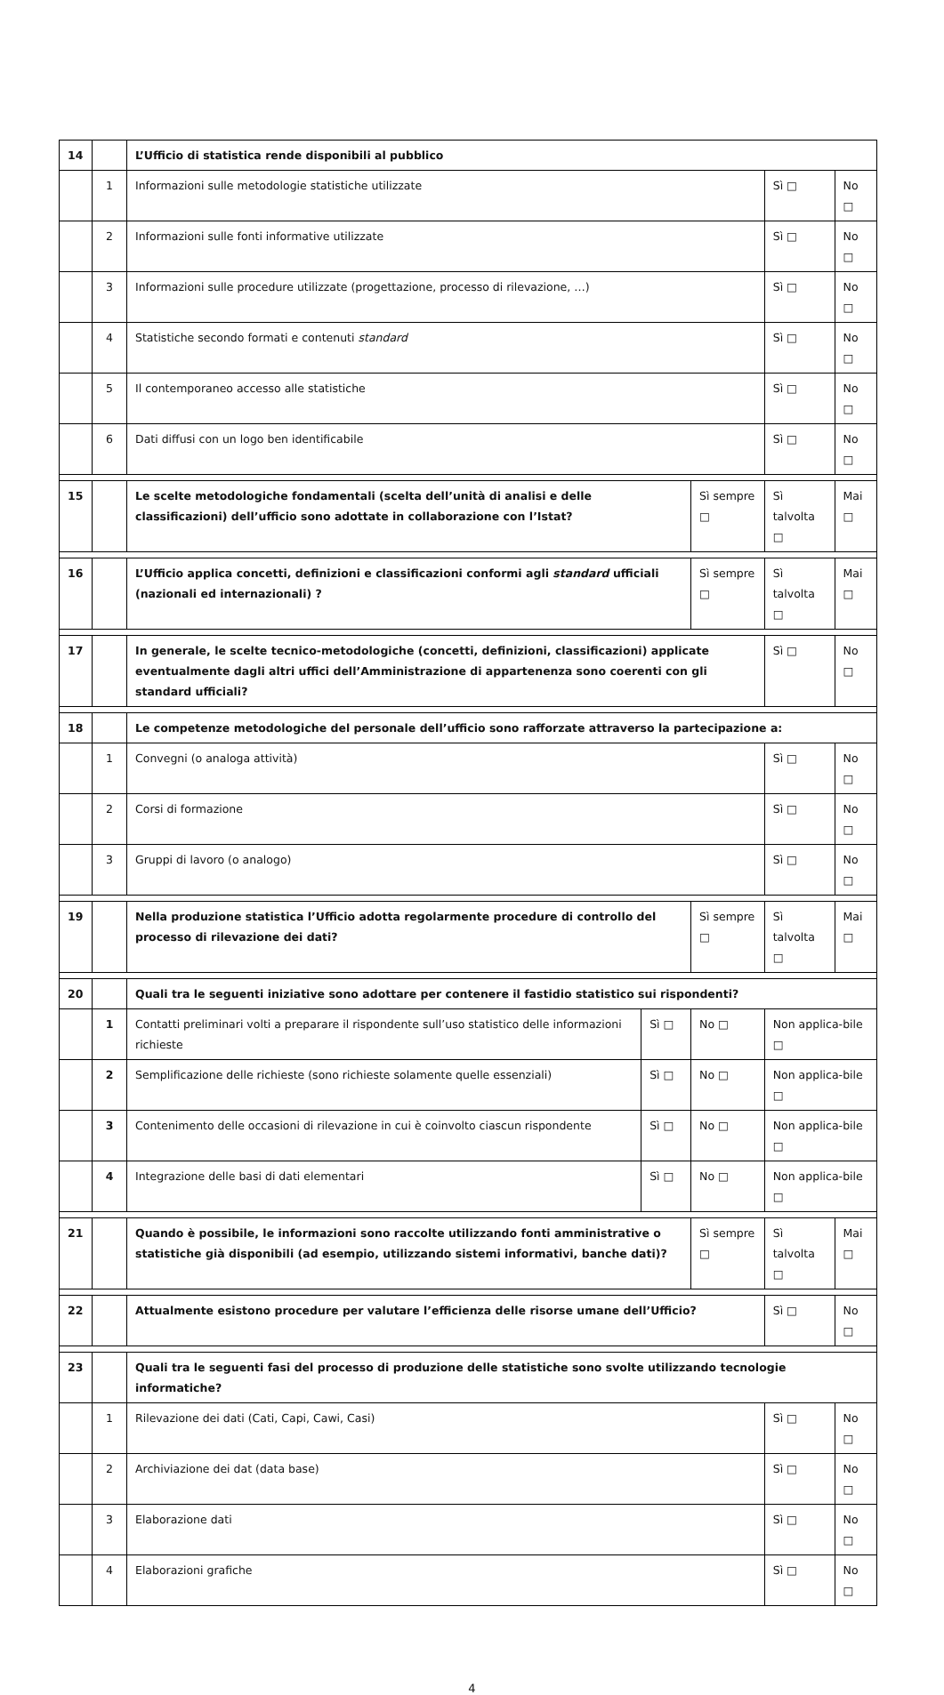| 14 | | L’Ufficio di statistica rende disponibili al pubblico | | | | |
| | 1 | Informazioni sulle metodologie statistiche utilizzate | | | Sì □ | No □ |
| | 2 | Informazioni sulle fonti informative utilizzate | | | Sì □ | No □ |
| | 3 | Informazioni sulle procedure utilizzate (progettazione, processo di rilevazione, …) | | | Sì □ | No □ |
| | 4 | Statistiche secondo formati e contenuti standard | | | Sì □ | No □ |
| | 5 | Il contemporaneo accesso alle statistiche | | | Sì □ | No □ |
| | 6 | Dati diffusi con un logo ben identificabile | | | Sì □ | No □ |
| 15 | | Le scelte metodologiche fondamentali (scelta dell’unità di analisi e delle classificazioni) dell’ufficio sono adottate in collaborazione con l’Istat? | | Sì sempre □ | Sì talvolta □ | Mai □ |
| 16 | | L’Ufficio applica concetti, definizioni e classificazioni conformi agli standard ufficiali (nazionali ed internazionali) ? | | Sì sempre □ | Sì talvolta □ | Mai □ |
| 17 | | In generale, le scelte tecnico-metodologiche (concetti, definizioni, classificazioni) applicate eventualmente dagli altri uffici dell’Amministrazione di appartenenza sono coerenti con gli standard ufficiali? | | | Sì □ | No □ |
| 18 | | Le competenze metodologiche del personale dell’ufficio sono rafforzate attraverso la partecipazione a: | | | | |
| | 1 | Convegni (o analoga attività) | | | Sì □ | No □ |
| | 2 | Corsi di formazione | | | Sì □ | No □ |
| | 3 | Gruppi di lavoro (o analogo) | | | Sì □ | No □ |
| 19 | | Nella produzione statistica l’Ufficio adotta regolarmente procedure di controllo del processo di rilevazione dei dati? | | Sì sempre □ | Sì talvolta □ | Mai □ |
| 20 | | Quali tra le seguenti iniziative sono adottare per contenere il fastidio statistico sui rispondenti? | | | | |
| | 1 | Contatti preliminari volti a preparare il rispondente sull’uso statistico delle informazioni richieste | Sì □ | No □ | Non applica-bile □ | |
| | 2 | Semplificazione delle richieste (sono richieste solamente quelle essenziali) | Sì □ | No □ | Non applica-bile □ | |
| | 3 | Contenimento delle occasioni di rilevazione in cui è coinvolto ciascun rispondente | Sì □ | No □ | Non applica-bile □ | |
| | 4 | Integrazione delle basi di dati elementari | Sì □ | No □ | Non applica-bile □ | |
| 21 | | Quando è possibile, le informazioni sono raccolte utilizzando fonti amministrative o statistiche già disponibili (ad esempio, utilizzando sistemi informativi, banche dati)? | | Sì sempre □ | Sì talvolta □ | Mai □ |
| 22 | | Attualmente esistono procedure per valutare l’efficienza delle risorse umane dell’Ufficio? | | | Sì □ | No □ |
| 23 | | Quali tra le seguenti fasi del processo di produzione delle statistiche sono svolte utilizzando tecnologie informatiche? | | | | |
| | 1 | Rilevazione dei dati (Cati, Capi, Cawi, Casi) | | | Sì □ | No □ |
| | 2 | Archiviazione dei dat (data base) | | | Sì □ | No □ |
| | 3 | Elaborazione dati | | | Sì □ | No □ |
| | 4 | Elaborazioni grafiche | | | Sì □ | No □ |
4